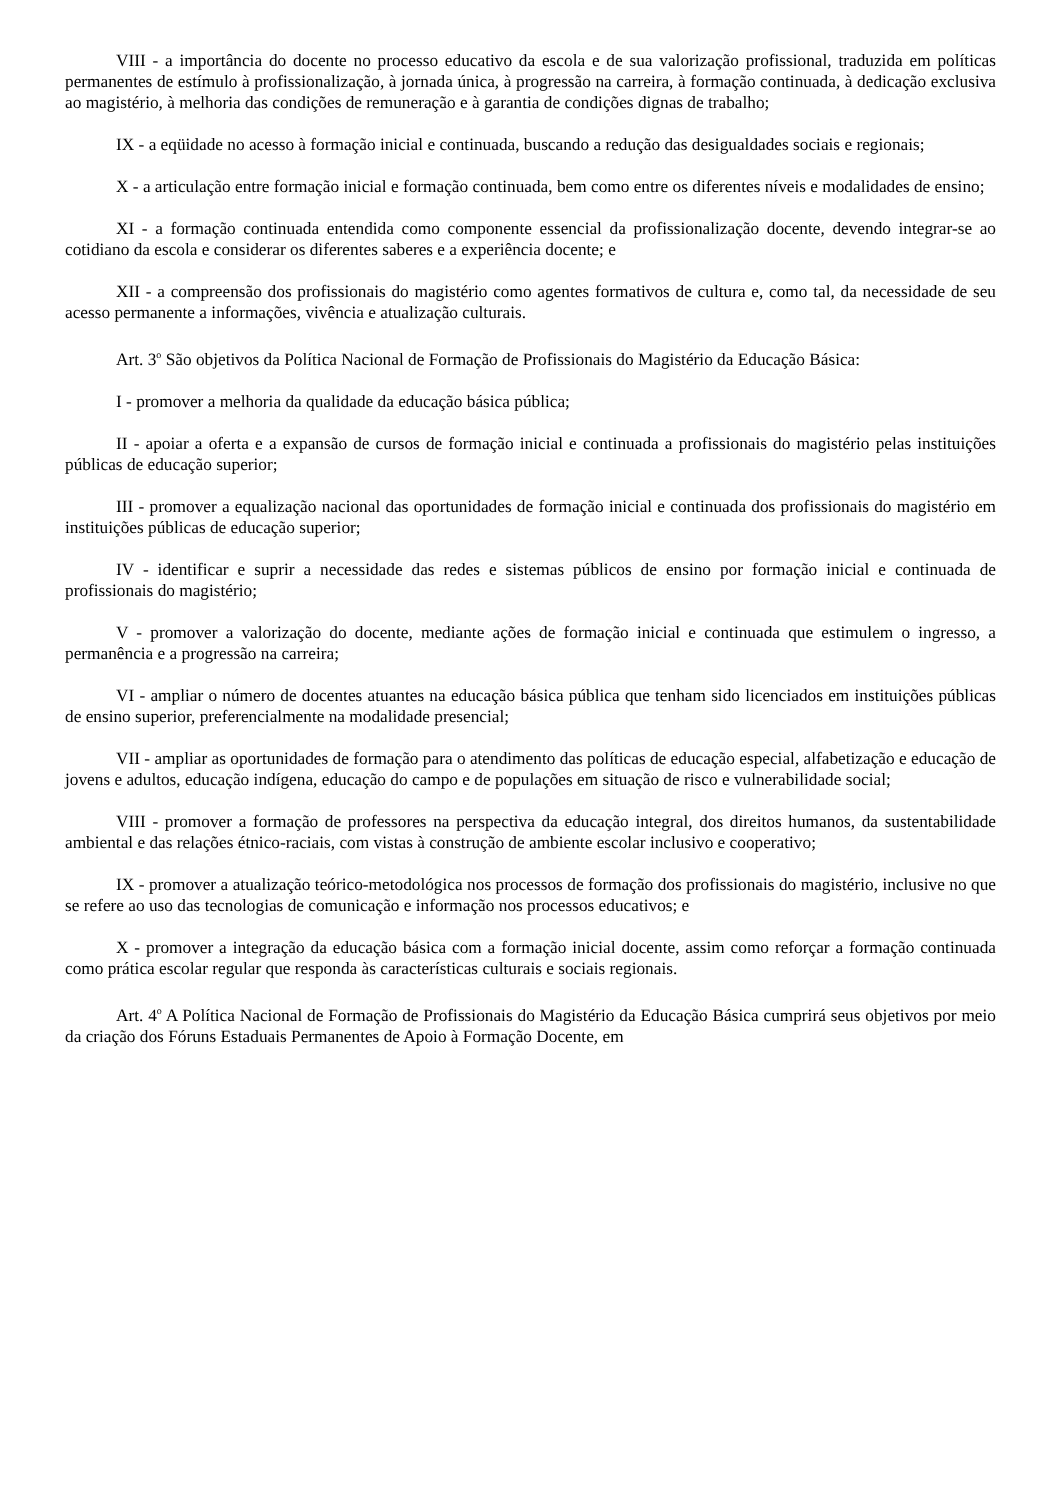VIII - a importância do docente no processo educativo da escola e de sua valorização profissional, traduzida em políticas permanentes de estímulo à profissionalização, à jornada única, à progressão na carreira, à formação continuada, à dedicação exclusiva ao magistério, à melhoria das condições de remuneração e à garantia de condições dignas de trabalho;
IX - a eqüidade no acesso à formação inicial e continuada, buscando a redução das desigualdades sociais e regionais;
X - a articulação entre formação inicial e formação continuada, bem como entre os diferentes níveis e modalidades de ensino;
XI - a formação continuada entendida como componente essencial da profissionalização docente, devendo integrar-se ao cotidiano da escola e considerar os diferentes saberes e a experiência docente; e
XII - a compreensão dos profissionais do magistério como agentes formativos de cultura e, como tal, da necessidade de seu acesso permanente a informações, vivência e atualização culturais.
Art. 3<sup>o</sup> São objetivos da Política Nacional de Formação de Profissionais do Magistério da Educação Básica:
I - promover a melhoria da qualidade da educação básica pública;
II - apoiar a oferta e a expansão de cursos de formação inicial e continuada a profissionais do magistério pelas instituições públicas de educação superior;
III - promover a equalização nacional das oportunidades de formação inicial e continuada dos profissionais do magistério em instituições públicas de educação superior;
IV - identificar e suprir a necessidade das redes e sistemas públicos de ensino por formação inicial e continuada de profissionais do magistério;
V - promover a valorização do docente, mediante ações de formação inicial e continuada que estimulem o ingresso, a permanência e a progressão na carreira;
VI - ampliar o número de docentes atuantes na educação básica pública que tenham sido licenciados em instituições públicas de ensino superior, preferencialmente na modalidade presencial;
VII - ampliar as oportunidades de formação para o atendimento das políticas de educação especial, alfabetização e educação de jovens e adultos, educação indígena, educação do campo e de populações em situação de risco e vulnerabilidade social;
VIII - promover a formação de professores na perspectiva da educação integral, dos direitos humanos, da sustentabilidade ambiental e das relações étnico-raciais, com vistas à construção de ambiente escolar inclusivo e cooperativo;
IX - promover a atualização teórico-metodológica nos processos de formação dos profissionais do magistério, inclusive no que se refere ao uso das tecnologias de comunicação e informação nos processos educativos; e
X - promover a integração da educação básica com a formação inicial docente, assim como reforçar a formação continuada como prática escolar regular que responda às características culturais e sociais regionais.
Art. 4<sup>o</sup> A Política Nacional de Formação de Profissionais do Magistério da Educação Básica cumprirá seus objetivos por meio da criação dos Fóruns Estaduais Permanentes de Apoio à Formação Docente, em